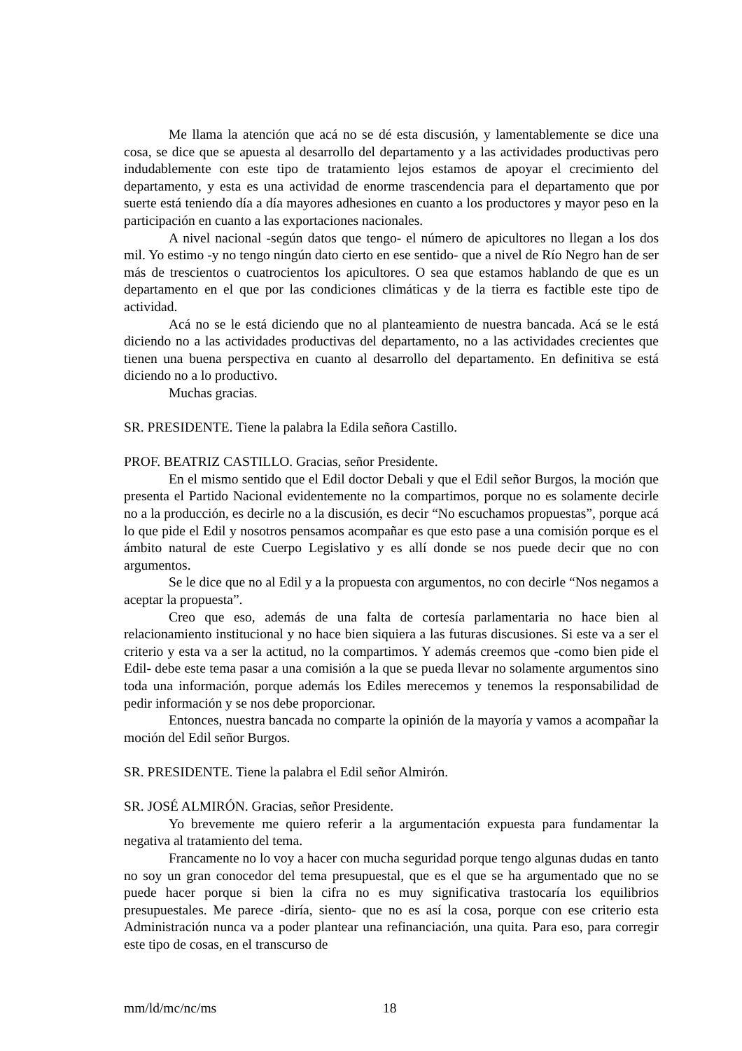Me llama la atención que acá no se dé esta discusión, y lamentablemente se dice una cosa, se dice que se apuesta al desarrollo del departamento y a las actividades productivas pero indudablemente con este tipo de tratamiento lejos estamos de apoyar el crecimiento del departamento, y esta es una actividad de enorme trascendencia para el departamento que por suerte está teniendo día a día mayores adhesiones en cuanto a los productores y mayor peso en la participación en cuanto a las exportaciones nacionales.
A nivel nacional -según datos que tengo- el número de apicultores no llegan a los dos mil. Yo estimo -y no tengo ningún dato cierto en ese sentido- que a nivel de Río Negro han de ser más de trescientos o cuatrocientos los apicultores. O sea que estamos hablando de que es un departamento en el que por las condiciones climáticas y de la tierra es factible este tipo de actividad.
Acá no se le está diciendo que no al planteamiento de nuestra bancada. Acá se le está diciendo no a las actividades productivas del departamento, no a las actividades crecientes que tienen una buena perspectiva en cuanto al desarrollo del departamento. En definitiva se está diciendo no a lo productivo.
Muchas gracias.
SR. PRESIDENTE. Tiene la palabra la Edila señora Castillo.
PROF. BEATRIZ CASTILLO. Gracias, señor Presidente.
En el mismo sentido que el Edil doctor Debali y que el Edil señor Burgos, la moción que presenta el Partido Nacional evidentemente no la compartimos, porque no es solamente decirle no a la producción, es decirle no a la discusión, es decir “No escuchamos propuestas”, porque acá lo que pide el Edil y nosotros pensamos acompañar es que esto pase a una comisión porque es el ámbito natural de este Cuerpo Legislativo y es allí donde se nos puede decir que no con argumentos.
Se le dice que no al Edil y a la propuesta con argumentos, no con decirle “Nos negamos a aceptar la propuesta”.
Creo que eso, además de una falta de cortesía parlamentaria no hace bien al relacionamiento institucional y no hace bien siquiera a las futuras discusiones. Si este va a ser el criterio y esta va a ser la actitud, no la compartimos. Y además creemos que -como bien pide el Edil- debe este tema pasar a una comisión a la que se pueda llevar no solamente argumentos sino toda una información, porque además los Ediles merecemos y tenemos la responsabilidad de pedir información y se nos debe proporcionar.
Entonces, nuestra bancada no comparte la opinión de la mayoría y vamos a acompañar la moción del Edil señor Burgos.
SR. PRESIDENTE. Tiene la palabra el Edil señor Almirón.
SR. JOSÉ ALMIRÓN. Gracias, señor Presidente.
Yo brevemente me quiero referir a la argumentación expuesta para fundamentar la negativa al tratamiento del tema.
Francamente no lo voy a hacer con mucha seguridad porque tengo algunas dudas en tanto no soy un gran conocedor del tema presupuestal, que es el que se ha argumentado que no se puede hacer porque si bien la cifra no es muy significativa trastocaría los equilibrios presupuestales. Me parece -diría, siento- que no es así la cosa, porque con ese criterio esta Administración nunca va a poder plantear una refinanciación, una quita. Para eso, para corregir este tipo de cosas, en el transcurso de
mm/ld/mc/nc/ms 18